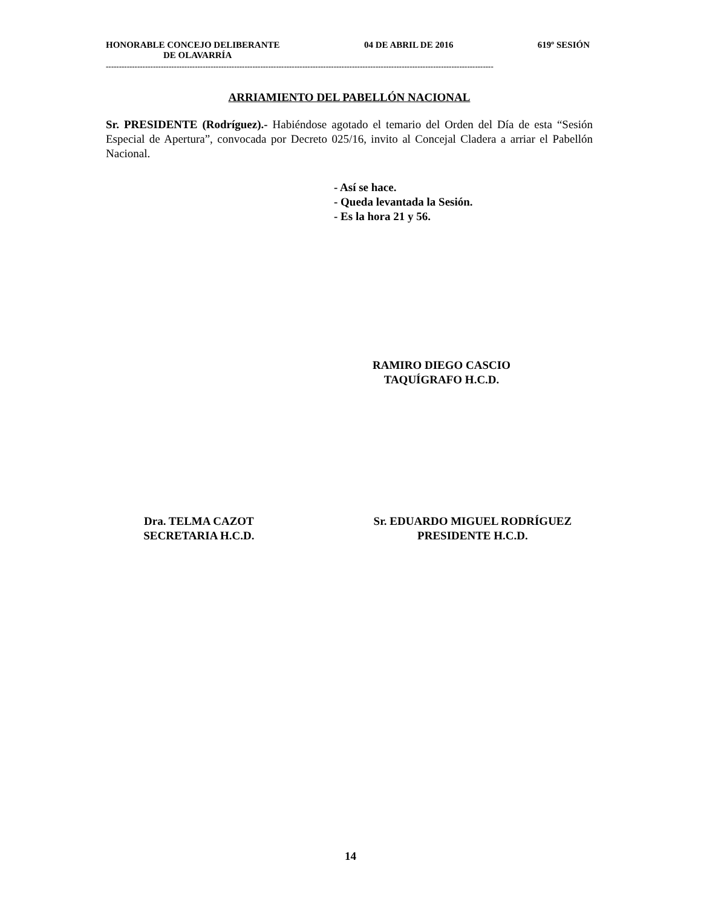HONORABLE CONCEJO DELIBERANTE 04 DE ABRIL DE 2016 619º SESIÓN
DE OLAVARRÍA
----------------------------------------------------------------------------------------------------------------------------------------------------
ARRIAMIENTO DEL PABELLÓN NACIONAL
Sr. PRESIDENTE (Rodríguez).- Habiéndose agotado el temario del Orden del Día de esta “Sesión Especial de Apertura”, convocada por Decreto 025/16, invito al Concejal Cladera a arriar el Pabellón Nacional.
- Así se hace.
- Queda levantada la Sesión.
- Es la hora 21 y 56.
RAMIRO DIEGO CASCIO
TAQUÍGRAFO H.C.D.
Dra. TELMA CAZOT
SECRETARIA H.C.D.
Sr. EDUARDO MIGUEL RODRÍGUEZ
PRESIDENTE H.C.D.
14